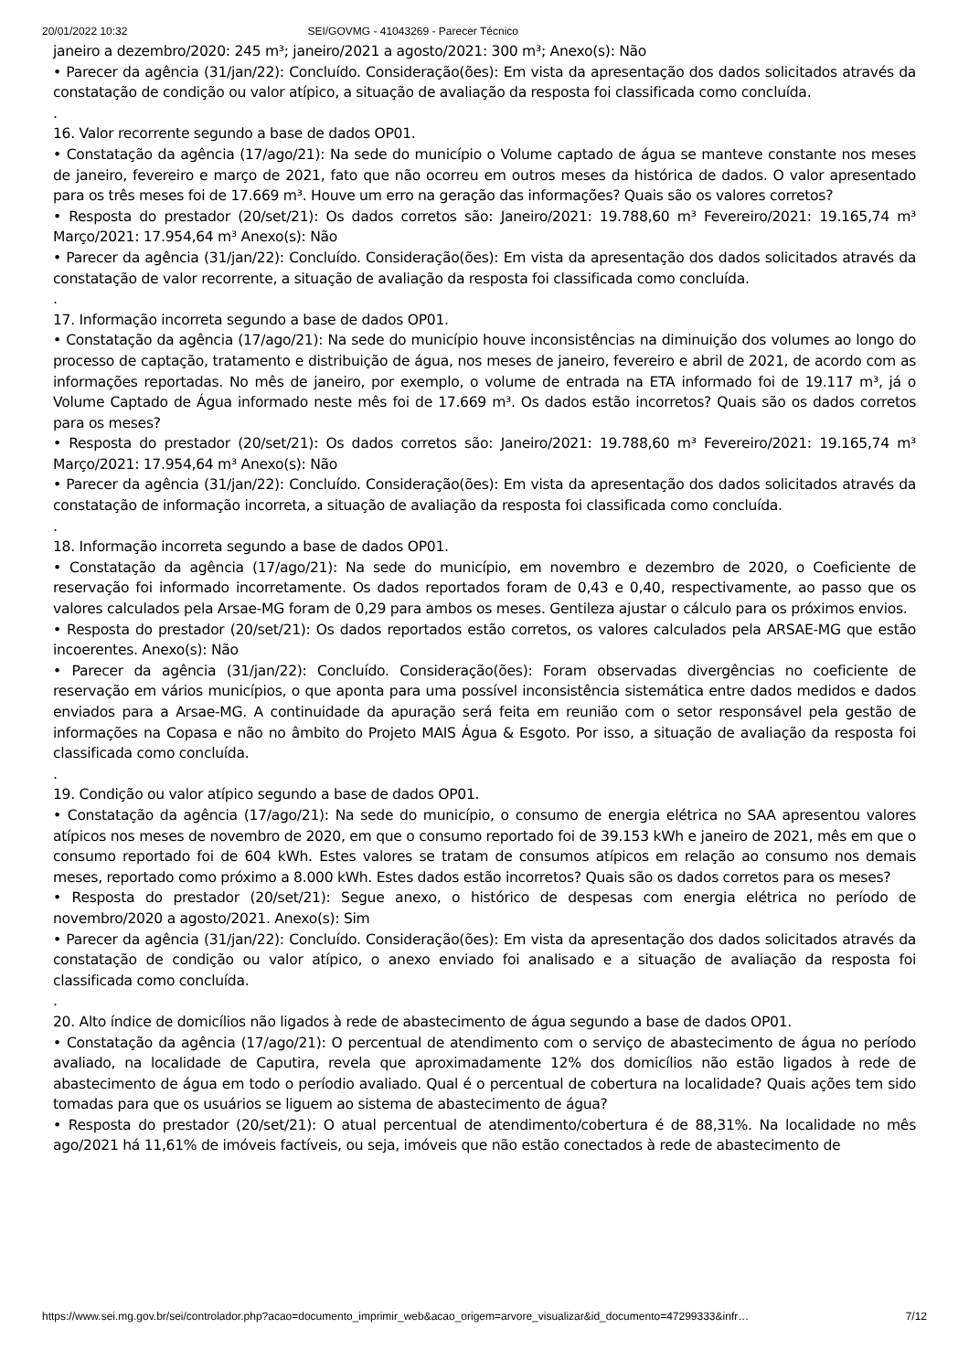20/01/2022 10:32 SEI/GOVMG - 41043269 - Parecer Técnico
janeiro a dezembro/2020: 245 m³; janeiro/2021 a agosto/2021: 300 m³; Anexo(s): Não
• Parecer da agência (31/jan/22): Concluído. Consideração(ões): Em vista da apresentação dos dados solicitados através da constatação de condição ou valor atípico, a situação de avaliação da resposta foi classificada como concluída.
.
16. Valor recorrente segundo a base de dados OP01.
• Constatação da agência (17/ago/21): Na sede do município o Volume captado de água se manteve constante nos meses de janeiro, fevereiro e março de 2021, fato que não ocorreu em outros meses da histórica de dados. O valor apresentado para os três meses foi de 17.669 m³. Houve um erro na geração das informações? Quais são os valores corretos?
• Resposta do prestador (20/set/21): Os dados corretos são: Janeiro/2021: 19.788,60 m³ Fevereiro/2021: 19.165,74 m³ Março/2021: 17.954,64 m³ Anexo(s): Não
• Parecer da agência (31/jan/22): Concluído. Consideração(ões): Em vista da apresentação dos dados solicitados através da constatação de valor recorrente, a situação de avaliação da resposta foi classificada como concluída.
.
17. Informação incorreta segundo a base de dados OP01.
• Constatação da agência (17/ago/21): Na sede do município houve inconsistências na diminuição dos volumes ao longo do processo de captação, tratamento e distribuição de água, nos meses de janeiro, fevereiro e abril de 2021, de acordo com as informações reportadas. No mês de janeiro, por exemplo, o volume de entrada na ETA informado foi de 19.117 m³, já o Volume Captado de Água informado neste mês foi de 17.669 m³. Os dados estão incorretos? Quais são os dados corretos para os meses?
• Resposta do prestador (20/set/21): Os dados corretos são: Janeiro/2021: 19.788,60 m³ Fevereiro/2021: 19.165,74 m³ Março/2021: 17.954,64 m³ Anexo(s): Não
• Parecer da agência (31/jan/22): Concluído. Consideração(ões): Em vista da apresentação dos dados solicitados através da constatação de informação incorreta, a situação de avaliação da resposta foi classificada como concluída.
.
18. Informação incorreta segundo a base de dados OP01.
• Constatação da agência (17/ago/21): Na sede do município, em novembro e dezembro de 2020, o Coeficiente de reservação foi informado incorretamente. Os dados reportados foram de 0,43 e 0,40, respectivamente, ao passo que os valores calculados pela Arsae-MG foram de 0,29 para ambos os meses. Gentileza ajustar o cálculo para os próximos envios.
• Resposta do prestador (20/set/21): Os dados reportados estão corretos, os valores calculados pela ARSAE-MG que estão incoerentes. Anexo(s): Não
• Parecer da agência (31/jan/22): Concluído. Consideração(ões): Foram observadas divergências no coeficiente de reservação em vários municípios, o que aponta para uma possível inconsistência sistemática entre dados medidos e dados enviados para a Arsae-MG. A continuidade da apuração será feita em reunião com o setor responsável pela gestão de informações na Copasa e não no âmbito do Projeto MAIS Água & Esgoto. Por isso, a situação de avaliação da resposta foi classificada como concluída.
.
19. Condição ou valor atípico segundo a base de dados OP01.
• Constatação da agência (17/ago/21): Na sede do município, o consumo de energia elétrica no SAA apresentou valores atípicos nos meses de novembro de 2020, em que o consumo reportado foi de 39.153 kWh e janeiro de 2021, mês em que o consumo reportado foi de 604 kWh. Estes valores se tratam de consumos atípicos em relação ao consumo nos demais meses, reportado como próximo a 8.000 kWh. Estes dados estão incorretos? Quais são os dados corretos para os meses?
• Resposta do prestador (20/set/21): Segue anexo, o histórico de despesas com energia elétrica no período de novembro/2020 a agosto/2021. Anexo(s): Sim
• Parecer da agência (31/jan/22): Concluído. Consideração(ões): Em vista da apresentação dos dados solicitados através da constatação de condição ou valor atípico, o anexo enviado foi analisado e a situação de avaliação da resposta foi classificada como concluída.
.
20. Alto índice de domicílios não ligados à rede de abastecimento de água segundo a base de dados OP01.
• Constatação da agência (17/ago/21): O percentual de atendimento com o serviço de abastecimento de água no período avaliado, na localidade de Caputira, revela que aproximadamente 12% dos domicílios não estão ligados à rede de abastecimento de água em todo o períodio avaliado. Qual é o percentual de cobertura na localidade? Quais ações tem sido tomadas para que os usuários se liguem ao sistema de abastecimento de água?
• Resposta do prestador (20/set/21): O atual percentual de atendimento/cobertura é de 88,31%. Na localidade no mês ago/2021 há 11,61% de imóveis factíveis, ou seja, imóveis que não estão conectados à rede de abastecimento de
https://www.sei.mg.gov.br/sei/controlador.php?acao=documento_imprimir_web&acao_origem=arvore_visualizar&id_documento=47299333&infr… 7/12